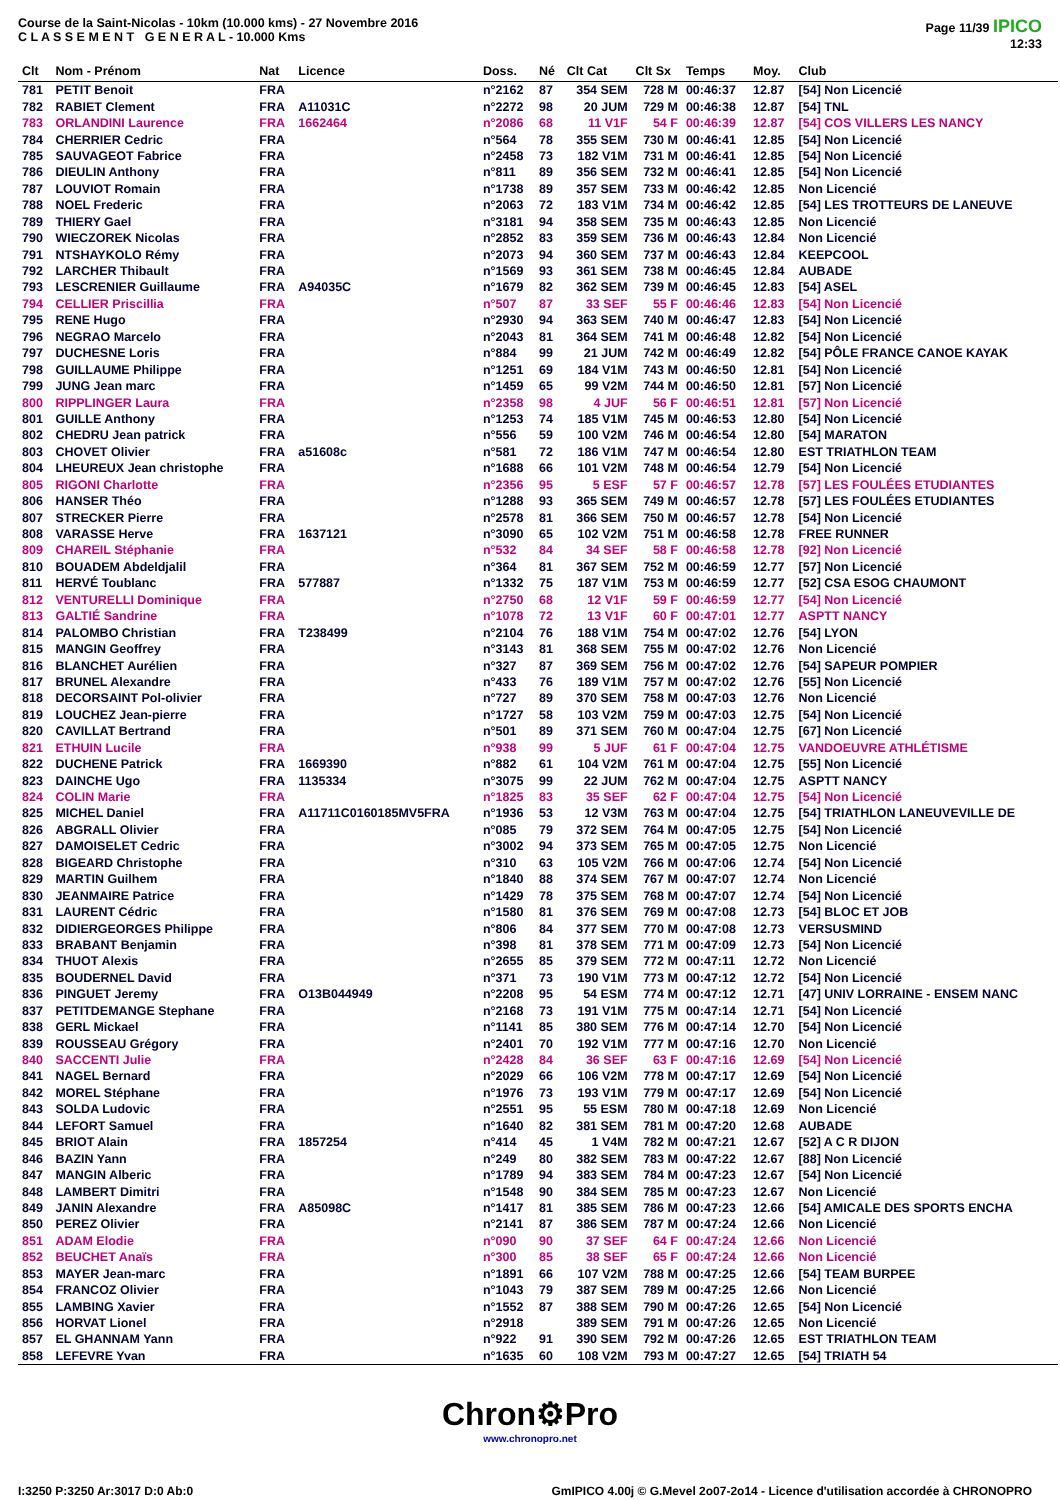Course de la Saint-Nicolas - 10km (10.000 kms) - 27 Novembre 2016
C L A S S E M E N T G E N E R A L - 10.000 Kms
Page 11/39 IPICO
12:33
| Clt | Nom - Prénom | Nat | Licence | Doss. | Né | Clt Cat | Clt Sx | Temps | Moy. | Club |
| --- | --- | --- | --- | --- | --- | --- | --- | --- | --- | --- |
| 781 | PETIT Benoit | FRA | | n°2162 | 87 | 354 SEM | 728 M | 00:46:37 | 12.87 | [54] Non Licencié |
| 782 | RABIET Clement | FRA | A11031C | n°2272 | 98 | 20 JUM | 729 M | 00:46:38 | 12.87 | [54] TNL |
| 783 | ORLANDINI Laurence | FRA | 1662464 | n°2086 | 68 | 11 V1F | 54 F | 00:46:39 | 12.87 | [54] COS VILLERS LES NANCY |
| 784 | CHERRIER Cedric | FRA | | n°564 | 78 | 355 SEM | 730 M | 00:46:41 | 12.85 | [54] Non Licencié |
| 785 | SAUVAGEOT Fabrice | FRA | | n°2458 | 73 | 182 V1M | 731 M | 00:46:41 | 12.85 | [54] Non Licencié |
| 786 | DIEULIN Anthony | FRA | | n°811 | 89 | 356 SEM | 732 M | 00:46:41 | 12.85 | [54] Non Licencié |
| 787 | LOUVIOT Romain | FRA | | n°1738 | 89 | 357 SEM | 733 M | 00:46:42 | 12.85 | Non Licencié |
| 788 | NOEL Frederic | FRA | | n°2063 | 72 | 183 V1M | 734 M | 00:46:42 | 12.85 | [54] LES TROTTEURS DE LANEUVE |
| 789 | THIERY Gael | FRA | | n°3181 | 94 | 358 SEM | 735 M | 00:46:43 | 12.85 | Non Licencié |
| 790 | WIECZOREK Nicolas | FRA | | n°2852 | 83 | 359 SEM | 736 M | 00:46:43 | 12.84 | Non Licencié |
| 791 | NTSHAYKOLO Rémy | FRA | | n°2073 | 94 | 360 SEM | 737 M | 00:46:43 | 12.84 | KEEPCOOL |
| 792 | LARCHER Thibault | FRA | | n°1569 | 93 | 361 SEM | 738 M | 00:46:45 | 12.84 | AUBADE |
| 793 | LESCRENIER Guillaume | FRA | A94035C | n°1679 | 82 | 362 SEM | 739 M | 00:46:45 | 12.83 | [54] ASEL |
| 794 | CELLIER Priscillia | FRA | | n°507 | 87 | 33 SEF | 55 F | 00:46:46 | 12.83 | [54] Non Licencié |
| 795 | RENE Hugo | FRA | | n°2930 | 94 | 363 SEM | 740 M | 00:46:47 | 12.83 | [54] Non Licencié |
| 796 | NEGRAO Marcelo | FRA | | n°2043 | 81 | 364 SEM | 741 M | 00:46:48 | 12.82 | [54] Non Licencié |
| 797 | DUCHESNE Loris | FRA | | n°884 | 99 | 21 JUM | 742 M | 00:46:49 | 12.82 | [54] PÔLE FRANCE CANOE KAYAK |
| 798 | GUILLAUME Philippe | FRA | | n°1251 | 69 | 184 V1M | 743 M | 00:46:50 | 12.81 | [54] Non Licencié |
| 799 | JUNG Jean marc | FRA | | n°1459 | 65 | 99 V2M | 744 M | 00:46:50 | 12.81 | [57] Non Licencié |
| 800 | RIPPLINGER Laura | FRA | | n°2358 | 98 | 4 JUF | 56 F | 00:46:51 | 12.81 | [57] Non Licencié |
| 801 | GUILLE Anthony | FRA | | n°1253 | 74 | 185 V1M | 745 M | 00:46:53 | 12.80 | [54] Non Licencié |
| 802 | CHEDRU Jean patrick | FRA | | n°556 | 59 | 100 V2M | 746 M | 00:46:54 | 12.80 | [54] MARATON |
| 803 | CHOVET Olivier | FRA | a51608c | n°581 | 72 | 186 V1M | 747 M | 00:46:54 | 12.80 | EST TRIATHLON TEAM |
| 804 | LHEUREUX Jean christophe | FRA | | n°1688 | 66 | 101 V2M | 748 M | 00:46:54 | 12.79 | [54] Non Licencié |
| 805 | RIGONI Charlotte | FRA | | n°2356 | 95 | 5 ESF | 57 F | 00:46:57 | 12.78 | [57] LES FOULÉES ETUDIANTES |
| 806 | HANSER Théo | FRA | | n°1288 | 93 | 365 SEM | 749 M | 00:46:57 | 12.78 | [57] LES FOULÉES ETUDIANTES |
| 807 | STRECKER Pierre | FRA | | n°2578 | 81 | 366 SEM | 750 M | 00:46:57 | 12.78 | [54] Non Licencié |
| 808 | VARASSE Herve | FRA | 1637121 | n°3090 | 65 | 102 V2M | 751 M | 00:46:58 | 12.78 | FREE RUNNER |
| 809 | CHAREIL Stéphanie | FRA | | n°532 | 84 | 34 SEF | 58 F | 00:46:58 | 12.78 | [92] Non Licencié |
| 810 | BOUADEM Abdeldjalil | FRA | | n°364 | 81 | 367 SEM | 752 M | 00:46:59 | 12.77 | [57] Non Licencié |
| 811 | HERVÉ Toublanc | FRA | 577887 | n°1332 | 75 | 187 V1M | 753 M | 00:46:59 | 12.77 | [52] CSA ESOG CHAUMONT |
| 812 | VENTURELLI Dominique | FRA | | n°2750 | 68 | 12 V1F | 59 F | 00:46:59 | 12.77 | [54] Non Licencié |
| 813 | GALTIÉ Sandrine | FRA | | n°1078 | 72 | 13 V1F | 60 F | 00:47:01 | 12.77 | ASPTT NANCY |
| 814 | PALOMBO Christian | FRA | T238499 | n°2104 | 76 | 188 V1M | 754 M | 00:47:02 | 12.76 | [54] LYON |
| 815 | MANGIN Geoffrey | FRA | | n°3143 | 81 | 368 SEM | 755 M | 00:47:02 | 12.76 | Non Licencié |
| 816 | BLANCHET Aurélien | FRA | | n°327 | 87 | 369 SEM | 756 M | 00:47:02 | 12.76 | [54] SAPEUR POMPIER |
| 817 | BRUNEL Alexandre | FRA | | n°433 | 76 | 189 V1M | 757 M | 00:47:02 | 12.76 | [55] Non Licencié |
| 818 | DECORSAINT Pol-olivier | FRA | | n°727 | 89 | 370 SEM | 758 M | 00:47:03 | 12.76 | Non Licencié |
| 819 | LOUCHEZ Jean-pierre | FRA | | n°1727 | 58 | 103 V2M | 759 M | 00:47:03 | 12.75 | [54] Non Licencié |
| 820 | CAVILLAT Bertrand | FRA | | n°501 | 89 | 371 SEM | 760 M | 00:47:04 | 12.75 | [67] Non Licencié |
| 821 | ETHUIN Lucile | FRA | | n°938 | 99 | 5 JUF | 61 F | 00:47:04 | 12.75 | VANDOEUVRE ATHLÉTISME |
| 822 | DUCHENE Patrick | FRA | 1669390 | n°882 | 61 | 104 V2M | 761 M | 00:47:04 | 12.75 | [55] Non Licencié |
| 823 | DAINCHE Ugo | FRA | 1135334 | n°3075 | 99 | 22 JUM | 762 M | 00:47:04 | 12.75 | ASPTT NANCY |
| 824 | COLIN Marie | FRA | | n°1825 | 83 | 35 SEF | 62 F | 00:47:04 | 12.75 | [54] Non Licencié |
| 825 | MICHEL Daniel | FRA | A11711C0160185MV5FRA | n°1936 | 53 | 12 V3M | 763 M | 00:47:04 | 12.75 | [54] TRIATHLON LANEUVEVILLE DE |
| 826 | ABGRALL Olivier | FRA | | n°085 | 79 | 372 SEM | 764 M | 00:47:05 | 12.75 | [54] Non Licencié |
| 827 | DAMOISELET Cedric | FRA | | n°3002 | 94 | 373 SEM | 765 M | 00:47:05 | 12.75 | Non Licencié |
| 828 | BIGEARD Christophe | FRA | | n°310 | 63 | 105 V2M | 766 M | 00:47:06 | 12.74 | [54] Non Licencié |
| 829 | MARTIN Guilhem | FRA | | n°1840 | 88 | 374 SEM | 767 M | 00:47:07 | 12.74 | Non Licencié |
| 830 | JEANMAIRE Patrice | FRA | | n°1429 | 78 | 375 SEM | 768 M | 00:47:07 | 12.74 | [54] Non Licencié |
| 831 | LAURENT Cédric | FRA | | n°1580 | 81 | 376 SEM | 769 M | 00:47:08 | 12.73 | [54] BLOC ET JOB |
| 832 | DIDIERGEORGES Philippe | FRA | | n°806 | 84 | 377 SEM | 770 M | 00:47:08 | 12.73 | VERSUSMIND |
| 833 | BRABANT Benjamin | FRA | | n°398 | 81 | 378 SEM | 771 M | 00:47:09 | 12.73 | [54] Non Licencié |
| 834 | THUOT Alexis | FRA | | n°2655 | 85 | 379 SEM | 772 M | 00:47:11 | 12.72 | Non Licencié |
| 835 | BOUDERNEL David | FRA | | n°371 | 73 | 190 V1M | 773 M | 00:47:12 | 12.72 | [54] Non Licencié |
| 836 | PINGUET Jeremy | FRA | O13B044949 | n°2208 | 95 | 54 ESM | 774 M | 00:47:12 | 12.71 | [47] UNIV LORRAINE - ENSEM NANC |
| 837 | PETITDEMANGE Stephane | FRA | | n°2168 | 73 | 191 V1M | 775 M | 00:47:14 | 12.71 | [54] Non Licencié |
| 838 | GERL Mickael | FRA | | n°1141 | 85 | 380 SEM | 776 M | 00:47:14 | 12.70 | [54] Non Licencié |
| 839 | ROUSSEAU Grégory | FRA | | n°2401 | 70 | 192 V1M | 777 M | 00:47:16 | 12.70 | Non Licencié |
| 840 | SACCENTI Julie | FRA | | n°2428 | 84 | 36 SEF | 63 F | 00:47:16 | 12.69 | [54] Non Licencié |
| 841 | NAGEL Bernard | FRA | | n°2029 | 66 | 106 V2M | 778 M | 00:47:17 | 12.69 | [54] Non Licencié |
| 842 | MOREL Stéphane | FRA | | n°1976 | 73 | 193 V1M | 779 M | 00:47:17 | 12.69 | [54] Non Licencié |
| 843 | SOLDA Ludovic | FRA | | n°2551 | 95 | 55 ESM | 780 M | 00:47:18 | 12.69 | Non Licencié |
| 844 | LEFORT Samuel | FRA | | n°1640 | 82 | 381 SEM | 781 M | 00:47:20 | 12.68 | AUBADE |
| 845 | BRIOT Alain | FRA | 1857254 | n°414 | 45 | 1 V4M | 782 M | 00:47:21 | 12.67 | [52] A C R DIJON |
| 846 | BAZIN Yann | FRA | | n°249 | 80 | 382 SEM | 783 M | 00:47:22 | 12.67 | [88] Non Licencié |
| 847 | MANGIN Alberic | FRA | | n°1789 | 94 | 383 SEM | 784 M | 00:47:23 | 12.67 | [54] Non Licencié |
| 848 | LAMBERT Dimitri | FRA | | n°1548 | 90 | 384 SEM | 785 M | 00:47:23 | 12.67 | Non Licencié |
| 849 | JANIN Alexandre | FRA | A85098C | n°1417 | 81 | 385 SEM | 786 M | 00:47:23 | 12.66 | [54] AMICALE DES SPORTS ENCHA |
| 850 | PEREZ Olivier | FRA | | n°2141 | 87 | 386 SEM | 787 M | 00:47:24 | 12.66 | Non Licencié |
| 851 | ADAM Elodie | FRA | | n°090 | 90 | 37 SEF | 64 F | 00:47:24 | 12.66 | Non Licencié |
| 852 | BEUCHET Anaïs | FRA | | n°300 | 85 | 38 SEF | 65 F | 00:47:24 | 12.66 | Non Licencié |
| 853 | MAYER Jean-marc | FRA | | n°1891 | 66 | 107 V2M | 788 M | 00:47:25 | 12.66 | [54] TEAM BURPEE |
| 854 | FRANCOZ Olivier | FRA | | n°1043 | 79 | 387 SEM | 789 M | 00:47:25 | 12.66 | Non Licencié |
| 855 | LAMBING Xavier | FRA | | n°1552 | 87 | 388 SEM | 790 M | 00:47:26 | 12.65 | [54] Non Licencié |
| 856 | HORVAT Lionel | FRA | | n°2918 | | 389 SEM | 791 M | 00:47:26 | 12.65 | Non Licencié |
| 857 | EL GHANNAM Yann | FRA | | n°922 | 91 | 390 SEM | 792 M | 00:47:26 | 12.65 | EST TRIATHLON TEAM |
| 858 | LEFEVRE Yvan | FRA | | n°1635 | 60 | 108 V2M | 793 M | 00:47:27 | 12.65 | [54] TRIATH 54 |
Chron⚙Pro
www.chronopro.net
I:3250 P:3250 Ar:3017 D:0 Ab:0 GmIPICO 4.00j © G.Mevel 2o07-2o14 - Licence d'utilisation accordée à CHRONOPRO